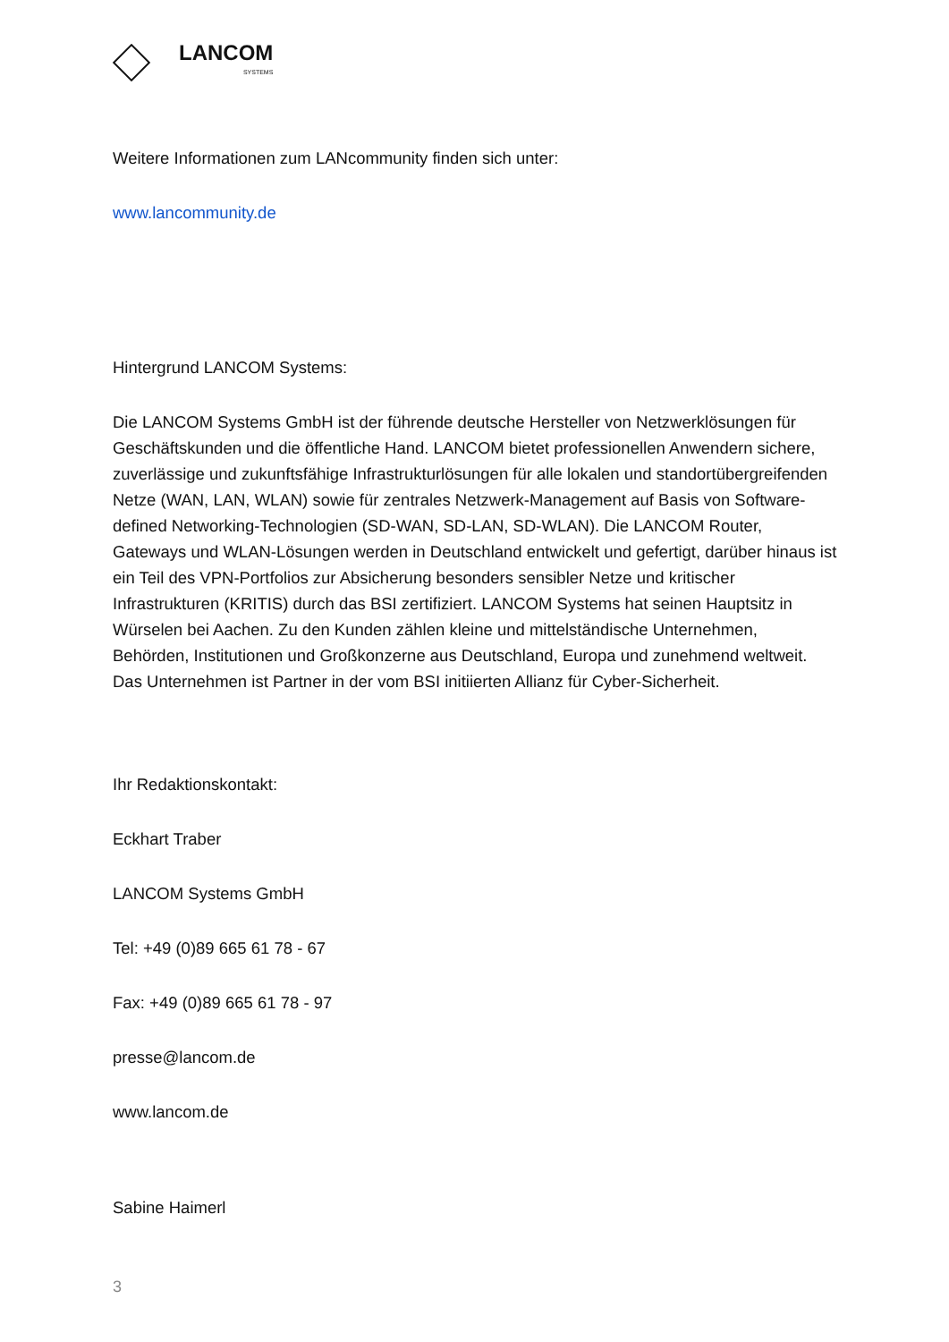LANCOM
SYSTEMS
Weitere Informationen zum LANcommunity finden sich unter:
www.lancommunity.de
Hintergrund LANCOM Systems:
Die LANCOM Systems GmbH ist der führende deutsche Hersteller von Netzwerklösungen für Geschäftskunden und die öffentliche Hand. LANCOM bietet professionellen Anwendern sichere, zuverlässige und zukunftsfähige Infrastrukturlösungen für alle lokalen und standortübergreifenden Netze (WAN, LAN, WLAN) sowie für zentrales Netzwerk-Management auf Basis von Software-defined Networking-Technologien (SD-WAN, SD-LAN, SD-WLAN). Die LANCOM Router, Gateways und WLAN-Lösungen werden in Deutschland entwickelt und gefertigt, darüber hinaus ist ein Teil des VPN-Portfolios zur Absicherung besonders sensibler Netze und kritischer Infrastrukturen (KRITIS) durch das BSI zertifiziert. LANCOM Systems hat seinen Hauptsitz in Würselen bei Aachen. Zu den Kunden zählen kleine und mittelständische Unternehmen, Behörden, Institutionen und Großkonzerne aus Deutschland, Europa und zunehmend weltweit. Das Unternehmen ist Partner in der vom BSI initiierten Allianz für Cyber-Sicherheit.
Ihr Redaktionskontakt:
Eckhart Traber
LANCOM Systems GmbH
Tel: +49 (0)89 665 61 78 - 67
Fax: +49 (0)89 665 61 78 - 97
presse@lancom.de
www.lancom.de
Sabine Haimerl
3